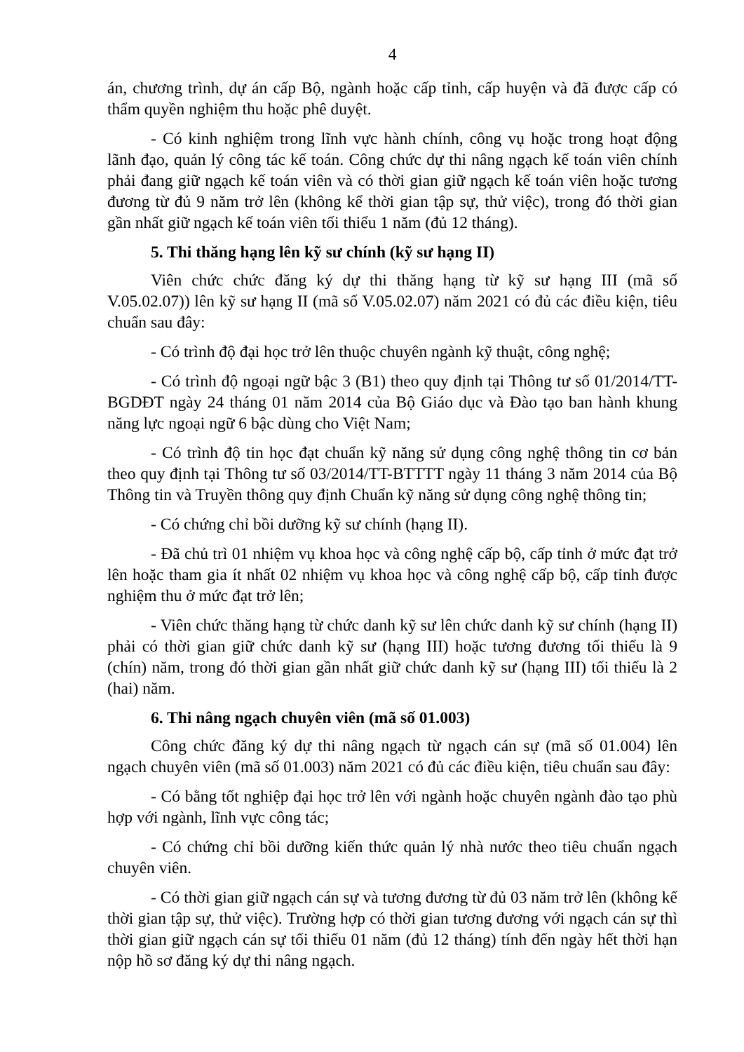4
án, chương trình, dự án cấp Bộ, ngành hoặc cấp tỉnh, cấp huyện và đã được cấp có thẩm quyền nghiệm thu hoặc phê duyệt.
- Có kinh nghiệm trong lĩnh vực hành chính, công vụ hoặc trong hoạt động lãnh đạo, quản lý công tác kế toán. Công chức dự thi nâng ngạch kế toán viên chính phải đang giữ ngạch kế toán viên và có thời gian giữ ngạch kế toán viên hoặc tương đương từ đủ 9 năm trở lên (không kể thời gian tập sự, thử việc), trong đó thời gian gần nhất giữ ngạch kế toán viên tối thiểu 1 năm (đủ 12 tháng).
5. Thi thăng hạng lên kỹ sư chính (kỹ sư hạng II)
Viên chức chức đăng ký dự thi thăng hạng từ kỹ sư hạng III (mã số V.05.02.07)) lên kỹ sư hạng II (mã số V.05.02.07) năm 2021 có đủ các điều kiện, tiêu chuẩn sau đây:
- Có trình độ đại học trở lên thuộc chuyên ngành kỹ thuật, công nghệ;
- Có trình độ ngoại ngữ bậc 3 (B1) theo quy định tại Thông tư số 01/2014/TT-BGDĐT ngày 24 tháng 01 năm 2014 của Bộ Giáo dục và Đào tạo ban hành khung năng lực ngoại ngữ 6 bậc dùng cho Việt Nam;
- Có trình độ tin học đạt chuẩn kỹ năng sử dụng công nghệ thông tin cơ bản theo quy định tại Thông tư số 03/2014/TT-BTTTT ngày 11 tháng 3 năm 2014 của Bộ Thông tin và Truyền thông quy định Chuẩn kỹ năng sử dụng công nghệ thông tin;
- Có chứng chỉ bồi dưỡng kỹ sư chính (hạng II).
- Đã chủ trì 01 nhiệm vụ khoa học và công nghệ cấp bộ, cấp tỉnh ở mức đạt trở lên hoặc tham gia ít nhất 02 nhiệm vụ khoa học và công nghệ cấp bộ, cấp tỉnh được nghiệm thu ở mức đạt trở lên;
- Viên chức thăng hạng từ chức danh kỹ sư lên chức danh kỹ sư chính (hạng II) phải có thời gian giữ chức danh kỹ sư (hạng III) hoặc tương đương tối thiểu là 9 (chín) năm, trong đó thời gian gần nhất giữ chức danh kỹ sư (hạng III) tối thiểu là 2 (hai) năm.
6. Thi nâng ngạch chuyên viên (mã số 01.003)
Công chức đăng ký dự thi nâng ngạch từ ngạch cán sự (mã số 01.004) lên ngạch chuyên viên (mã số 01.003) năm 2021 có đủ các điều kiện, tiêu chuẩn sau đây:
- Có bằng tốt nghiệp đại học trở lên với ngành hoặc chuyên ngành đào tạo phù hợp với ngành, lĩnh vực công tác;
- Có chứng chỉ bồi dưỡng kiến thức quản lý nhà nước theo tiêu chuẩn ngạch chuyên viên.
- Có thời gian giữ ngạch cán sự và tương đương từ đủ 03 năm trở lên (không kể thời gian tập sự, thử việc). Trường hợp có thời gian tương đương với ngạch cán sự thì thời gian giữ ngạch cán sự tối thiểu 01 năm (đủ 12 tháng) tính đến ngày hết thời hạn nộp hồ sơ đăng ký dự thi nâng ngạch.